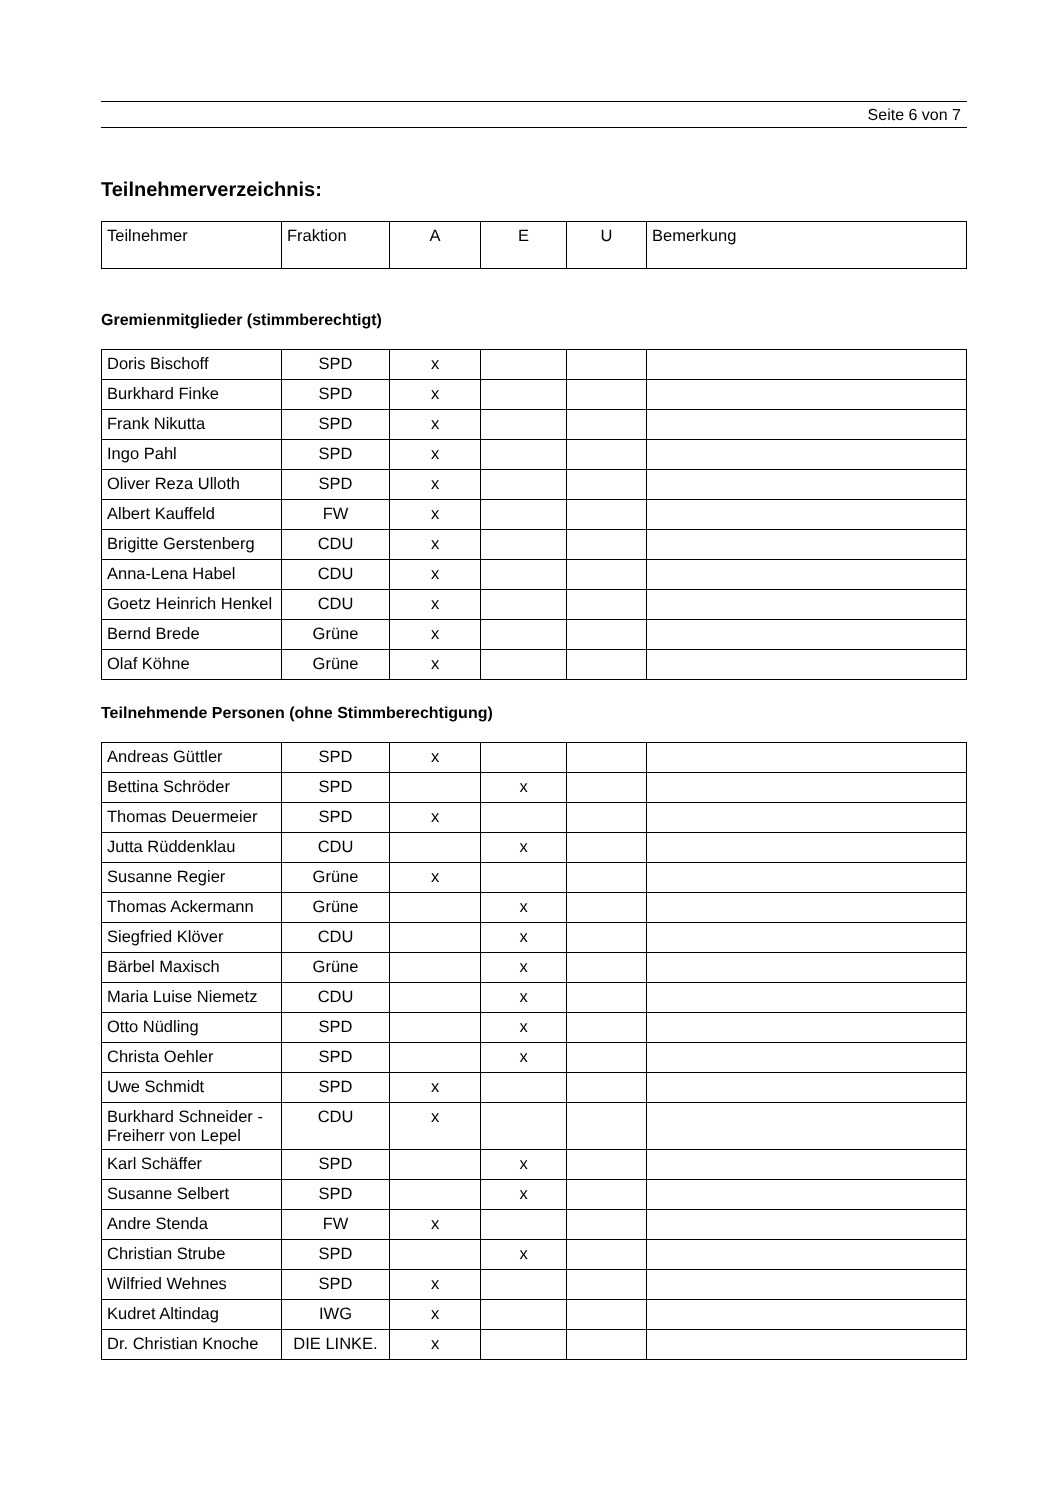Seite 6 von 7
Teilnehmerverzeichnis:
| Teilnehmer | Fraktion | A | E | U | Bemerkung |
| --- | --- | --- | --- | --- | --- |
Gremienmitglieder (stimmberechtigt)
| Doris Bischoff | SPD | x | | | |
| Burkhard Finke | SPD | x | | | |
| Frank Nikutta | SPD | x | | | |
| Ingo Pahl | SPD | x | | | |
| Oliver Reza Ulloth | SPD | x | | | |
| Albert Kauffeld | FW | x | | | |
| Brigitte Gerstenberg | CDU | x | | | |
| Anna-Lena Habel | CDU | x | | | |
| Goetz Heinrich Henkel | CDU | x | | | |
| Bernd Brede | Grüne | x | | | |
| Olaf Köhne | Grüne | x | | | |
Teilnehmende Personen (ohne Stimmberechtigung)
| Andreas Güttler | SPD | x | | | |
| Bettina Schröder | SPD | | x | | |
| Thomas Deuermeier | SPD | x | | | |
| Jutta Rüddenklau | CDU | | x | | |
| Susanne Regier | Grüne | x | | | |
| Thomas Ackermann | Grüne | | x | | |
| Siegfried Klöver | CDU | | x | | |
| Bärbel Maxisch | Grüne | | x | | |
| Maria Luise Niemetz | CDU | | x | | |
| Otto Nüdling | SPD | | x | | |
| Christa Oehler | SPD | | x | | |
| Uwe Schmidt | SPD | x | | | |
| Burkhard Schneider - Freiherr von Lepel | CDU | x | | | |
| Karl Schäffer | SPD | | x | | |
| Susanne Selbert | SPD | | x | | |
| Andre Stenda | FW | x | | | |
| Christian Strube | SPD | | x | | |
| Wilfried Wehnes | SPD | x | | | |
| Kudret Altindag | IWG | x | | | |
| Dr. Christian Knoche | DIE LINKE. | x | | | |